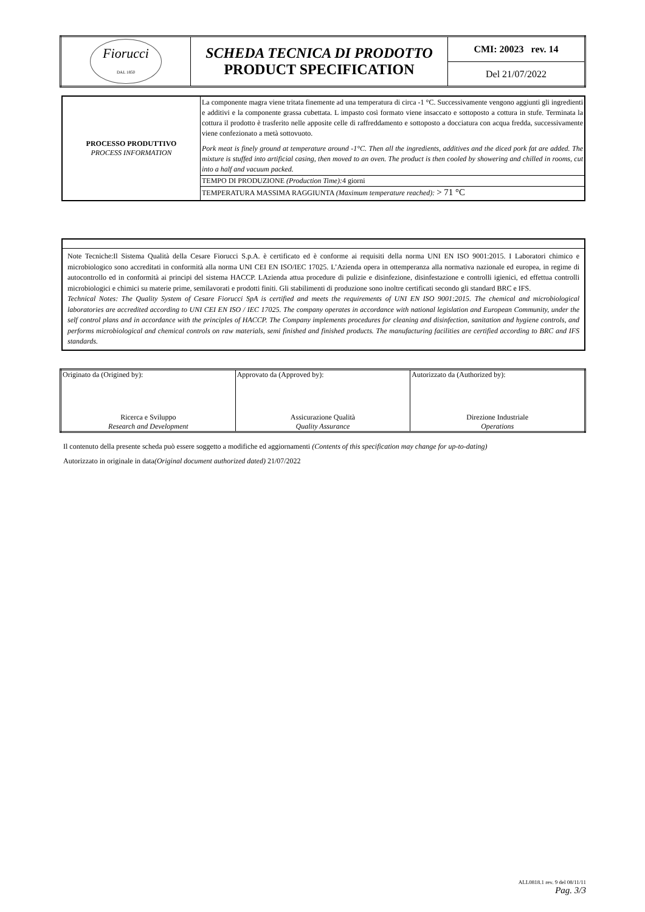| Fiorucci DAL 1850 | SCHEDA TECNICA DI PRODOTTO PRODUCT SPECIFICATION | CMI: 20023 rev. 14 |
| | | Del 21/07/2022 |
| PROCESSO PRODUTTIVO PROCESS INFORMATION | La componente magra viene tritata finemente ad una temperatura di circa -1 °C. Successivamente vengono aggiunti gli ingredienti e additivi e la componente grassa cubettata. L impasto così formato viene insaccato e sottoposto a cottura in stufe. Terminata la cottura il prodotto è trasferito nelle apposite celle di raffreddamento e sottoposto a docciatura con acqua fredda, successivamente viene confezionato a metà sottovuoto. Pork meat is finely ground at temperature around -1°C. Then all the ingredients, additives and the diced pork fat are added. The mixture is stuffed into artificial casing, then moved to an oven. The product is then cooled by showering and chilled in rooms, cut into a half and vacuum packed. |
| | TEMPO DI PRODUZIONE (Production Time): 4 giorni |
| | TEMPERATURA MASSIMA RAGGIUNTA (Maximum temperature reached): > 71 °C |
| Note Tecniche:Il Sistema Qualità della Cesare Fiorucci S.p.A. è certificato ed è conforme ai requisiti della norma UNI EN ISO 9001:2015. I Laboratori chimico e microbiologico sono accreditati in conformità alla norma UNI CEI EN ISO/IEC 17025. L’Azienda opera in ottemperanza alla normativa nazionale ed europea, in regime di autocontrollo ed in conformità ai principi del sistema HACCP. LAzienda attua procedure di pulizie e disinfezione, disinfestazione e controlli igienici, ed effettua controlli microbiologici e chimici su materie prime, semilavorati e prodotti finiti. Gli stabilimenti di produzione sono inoltre certificati secondo gli standard BRC e IFS. Technical Notes: The Quality System of Cesare Fiorucci SpA is certified and meets the requirements of UNI EN ISO 9001:2015. The chemical and microbiological laboratories are accredited according to UNI CEI EN ISO / IEC 17025. The company operates in accordance with national legislation and European Community, under the self control plans and in accordance with the principles of HACCP. The Company implements procedures for cleaning and disinfection, sanitation and hygiene controls, and performs microbiological and chemical controls on raw materials, semi finished and finished products. The manufacturing facilities are certified according to BRC and IFS standards. |
| Originato da (Origined by): Ricerca e Sviluppo Research and Development | Approvato da (Approved by): Assicurazione Qualità Quality Assurance | Autorizzato da (Authorized by): Direzione Industriale Operations |
Il contenuto della presente scheda può essere soggetto a modifiche ed aggiornamenti (Contents of this specification may change for up-to-dating)
Autorizzato in originale in data(Original document authorized dated) 21/07/2022
ALL0818.1 rev. 9 del 08/11/11
Pag. 3/3